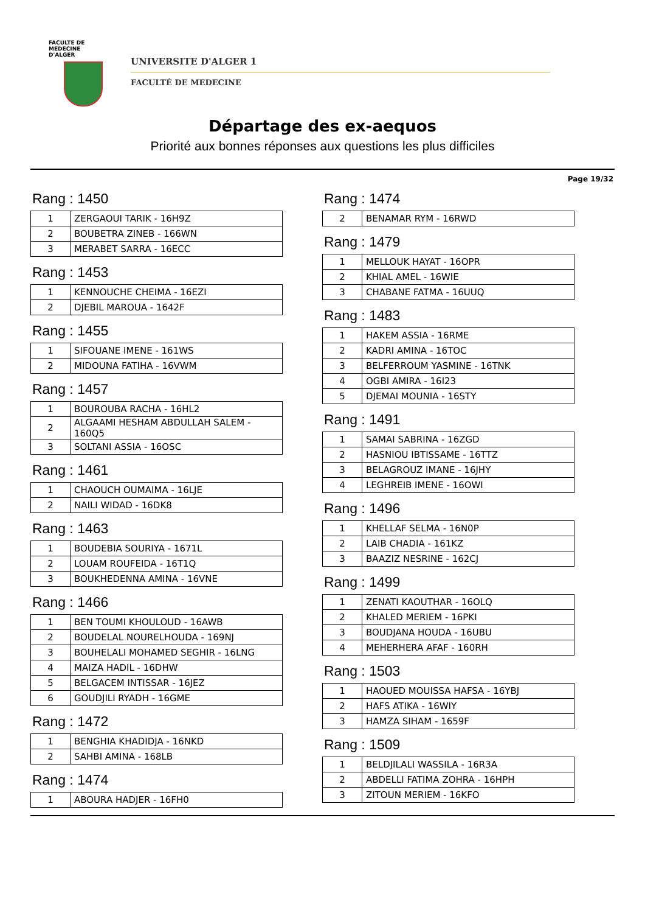FACULTE DE MEDECINE
D'ALGER
UNIVERSITE D'ALGER 1
FACULTÉ DE MEDECINE
Départage des ex-aequos
Priorité aux bonnes réponses aux questions les plus difficiles
Page 19/32
Rang : 1450
| 1 | ZERGAOUI TARIK - 16H9Z |
| 2 | BOUBETRA ZINEB - 166WN |
| 3 | MERABET SARRA - 16ECC |
Rang : 1453
| 1 | KENNOUCHE CHEIMA - 16EZI |
| 2 | DJEBIL MAROUA - 1642F |
Rang : 1455
| 1 | SIFOUANE IMENE - 161WS |
| 2 | MIDOUNA FATIHA - 16VWM |
Rang : 1457
| 1 | BOUROUBA RACHA - 16HL2 |
| 2 | ALGAAMI HESHAM ABDULLAH SALEM - 160Q5 |
| 3 | SOLTANI ASSIA - 16OSC |
Rang : 1461
| 1 | CHAOUCH OUMAIMA - 16LJE |
| 2 | NAILI WIDAD - 16DK8 |
Rang : 1463
| 1 | BOUDEBIA SOURIYA - 1671L |
| 2 | LOUAM ROUFEIDA - 16T1Q |
| 3 | BOUKHEDENNA AMINA - 16VNE |
Rang : 1466
| 1 | BEN TOUMI KHOULOUD - 16AWB |
| 2 | BOUDELAL NOURELHOUDA - 169NJ |
| 3 | BOUHELALI MOHAMED SEGHIR - 16LNG |
| 4 | MAIZA HADIL - 16DHW |
| 5 | BELGACEM INTISSAR - 16JEZ |
| 6 | GOUDJILI RYADH - 16GME |
Rang : 1472
| 1 | BENGHIA KHADIDJA - 16NKD |
| 2 | SAHBI AMINA - 168LB |
Rang : 1474
| 1 | ABOURA HADJER - 16FH0 |
Rang : 1474
| 2 | BENAMAR RYM - 16RWD |
Rang : 1479
| 1 | MELLOUK HAYAT - 16OPR |
| 2 | KHIAL AMEL - 16WIE |
| 3 | CHABANE FATMA - 16UUQ |
Rang : 1483
| 1 | HAKEM ASSIA - 16RME |
| 2 | KADRI AMINA - 16TOC |
| 3 | BELFERROUM YASMINE - 16TNK |
| 4 | OGBI AMIRA - 16I23 |
| 5 | DJEMAI MOUNIA - 16STY |
Rang : 1491
| 1 | SAMAI SABRINA - 16ZGD |
| 2 | HASNIOU IBTISSAME - 16TTZ |
| 3 | BELAGROUZ IMANE - 16JHY |
| 4 | LEGHREIB IMENE - 16OWI |
Rang : 1496
| 1 | KHELLAF SELMA - 16N0P |
| 2 | LAIB CHADIA - 161KZ |
| 3 | BAAZIZ NESRINE - 162CJ |
Rang : 1499
| 1 | ZENATI KAOUTHAR - 16OLQ |
| 2 | KHALED MERIEM - 16PKI |
| 3 | BOUDJANA HOUDA - 16UBU |
| 4 | MEHERHERA AFAF - 160RH |
Rang : 1503
| 1 | HAOUED MOUISSA HAFSA - 16YBJ |
| 2 | HAFS ATIKA - 16WIY |
| 3 | HAMZA SIHAM - 1659F |
Rang : 1509
| 1 | BELDJILALI WASSILA - 16R3A |
| 2 | ABDELLI FATIMA ZOHRA - 16HPH |
| 3 | ZITOUN MERIEM - 16KFO |